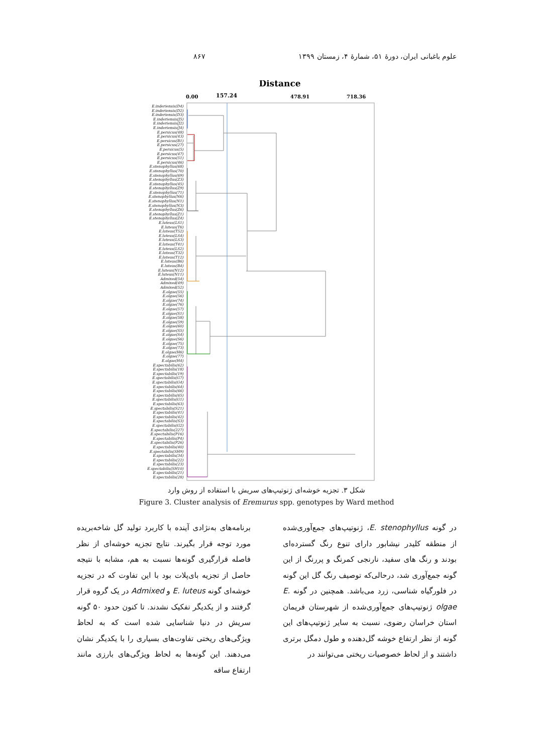علوم باغبانی ایران، دورهٔ ۵۱، شمارهٔ ۴، زمستان ۱۳۹۹ ۸۶۷
Distance
0.00
157.24
478.91
718.36
E.inderiensis(D4)
E.inderiensis(D2)
E.inderiensis(D3)
E.inderiensis(J5)
E.inderiensis(J2)
E.inderiensis(J4)
E.persicus(48)
E.persicus(43)
E.persicus(B1)
E.persicus(27)
E.persicus(5)
E.persicus(47)
E.persicus(51)
E.persicus(46)
E.stenophyllus(68)
E.stenophyllus(70)
E.stenophyllus(69)
E.stenophyllus(Z3)
E.stenophyllus(45)
E.stenophyllus(Z9)
E.stenophyllus(71)
E.stenophyllus(N6)
E.stenophyllus(N1)
E.stenophyllus(N3)
E.stenophyllus(Z6)
E.stenophyllus(Z1)
E.stenophyllus(Z4)
E.luteus(LS1)
E.luteus(T6)
E.luteus(T52)
E.luteus(LS4)
E.luteus(LS3)
E.luteus(T41)
E.luteus(LS2)
E.luteus(T32)
E.luteus(T12)
E.luteus(B6)
E.luteus(B4)
E.luteus(N12)
E.luteus(N11)
Admixed(54)
Admixed(49)
Admixed(52)
E.olgae(55)
E.olgae(56)
E.olgae(74)
E.olgae(76)
E.olgae(57)
E.olgae(S1)
E.olgae(58)
E.olgae(59)
E.olgae(60)
E.olgae(S5)
E.olgae(S4)
E.olgae(S6)
E.olgae(75)
E.olgae(73)
E.olgae(H6)
E.olgae(77)
E.olgae(H4)
E.spectabilis(62)
E.spectabilis(18)
E.spectabilis(19)
E.spectabilis(G7)
E.spectabilis(G4)
E.spectabilis(64)
E.spectabilis(66)
E.spectabilis(65)
E.spectabilis(G1)
E.spectabilis(63)
E.spectabilis(S21)
E.spectabilis(41)
E.spectabilis(42)
E.spectabilis(S3)
E.spectabilis(G2)
E.spectabilis(227)
E.spectabilis(P16)
E.spectabilis(P4)
E.spectabilis(P26)
E.spectabilis(40)
E.spectabilis(SH9)
E.spectabilis(34)
E.spectabilis(22)
E.spectabilis(23)
E.spectabilis(SH10)
E.spectabilis(21)
E.spectabilis(28)
شکل ۳. تجزیه خوشه‌ای ژنوتیپ‌های سریش با استفاده از روش وارد
Figure 3. Cluster analysis of Eremurus spp. genotypes by Ward method
در گونه E. stenophyllus، ژنوتیپ‌های جمع‌آوری‌شده از منطقه کلیدر نیشابور دارای تنوع رنگ گسترده‌ای بودند و رنگ های سفید، نارنجی کمرنگ و پررنگ از این گونه جمع‌آوری شد، درحالی‌که توصیف رنگ گل این گونه در فلورگیاه شناسی، زرد می‌باشد. همچنین در گونه E. olgae ژنوتیپ‌های جمع‌آوری‌شده از شهرستان فریمان استان خراسان رضوی، نسبت به سایر ژنوتیپ‌های این گونه از نظر ارتفاع خوشه گل‌دهنده و طول دمگل برتری داشتند و از لحاظ خصوصیات ریختی می‌توانند در
برنامه‌های به‌نژادی آینده با کاربرد تولید گل شاخه‌بریده مورد توجه قرار بگیرند. نتایج تجزیه خوشه‌ای از نظر فاصله قرارگیری گونه‌ها نسبت به هم، مشابه با نتیجه حاصل از تجزیه بای‌پلات بود با این تفاوت که در تجزیه خوشه‌ای گونه E. luteus و Admixed در یک گروه قرار گرفتند و از یکدیگر تفکیک نشدند. تا کنون حدود ۵۰ گونه سریش در دنیا شناسایی شده است که به لحاظ ویژگی‌های ریختی تفاوت‌های بسیاری را با یکدیگر نشان می‌دهند. این گونه‌ها به لحاظ ویژگی‌های بارزی مانند ارتفاع ساقه